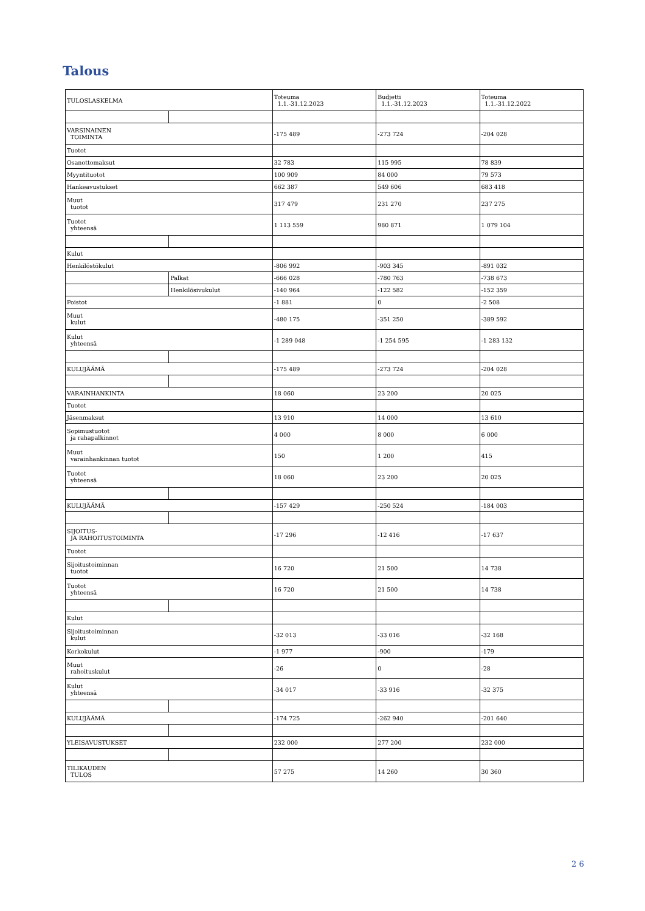Talous
| TULOSLASKELMA | | Toteuma 1.1.-31.12.2023 | Budjetti 1.1.-31.12.2023 | Toteuma 1.1.-31.12.2022 |
| VARSINAINEN TOIMINTA | | -175 489 | -273 724 | -204 028 |
| Tuotot | | | | |
| Osanottomaksut | | 32 783 | 115 995 | 78 839 |
| Myyntituotot | | 100 909 | 84 000 | 79 573 |
| Hankeavustukset | | 662 387 | 549 606 | 683 418 |
| Muut tuotot | | 317 479 | 231 270 | 237 275 |
| Tuotot yhteensä | | 1 113 559 | 980 871 | 1 079 104 |
| Kulut | | | | |
| Henkilöstökulut | | -806 992 | -903 345 | -891 032 |
| | Palkat | -666 028 | -780 763 | -738 673 |
| | Henkilösivukulut | -140 964 | -122 582 | -152 359 |
| Poistot | | -1 881 | 0 | -2 508 |
| Muut kulut | | -480 175 | -351 250 | -389 592 |
| Kulut yhteensä | | -1 289 048 | -1 254 595 | -1 283 132 |
| KULUJÄÄMÄ | | -175 489 | -273 724 | -204 028 |
| VARAINHANKINTA | | 18 060 | 23 200 | 20 025 |
| Tuotot | | | | |
| Jäsenmaksut | | 13 910 | 14 000 | 13 610 |
| Sopimustuotot ja rahapalkinnot | | 4 000 | 8 000 | 6 000 |
| Muut varainhankinnan tuotot | | 150 | 1 200 | 415 |
| Tuotot yhteensä | | 18 060 | 23 200 | 20 025 |
| KULUJÄÄMÄ | | -157 429 | -250 524 | -184 003 |
| SIJOITUS- JA RAHOITUSTOIMINTA | | -17 296 | -12 416 | -17 637 |
| Tuotot | | | | |
| Sijoitustoiminnan tuotot | | 16 720 | 21 500 | 14 738 |
| Tuotot yhteensä | | 16 720 | 21 500 | 14 738 |
| Kulut | | | | |
| Sijoitustoiminnan kulut | | -32 013 | -33 016 | -32 168 |
| Korkokulut | | -1 977 | -900 | -179 |
| Muut rahoituskulut | | -26 | 0 | -28 |
| Kulut yhteensä | | -34 017 | -33 916 | -32 375 |
| KULUJÄÄMÄ | | -174 725 | -262 940 | -201 640 |
| YLEISAVUSTUKSET | | 232 000 | 277 200 | 232 000 |
| TILIKAUDEN TULOS | | 57 275 | 14 260 | 30 360 |
2 6